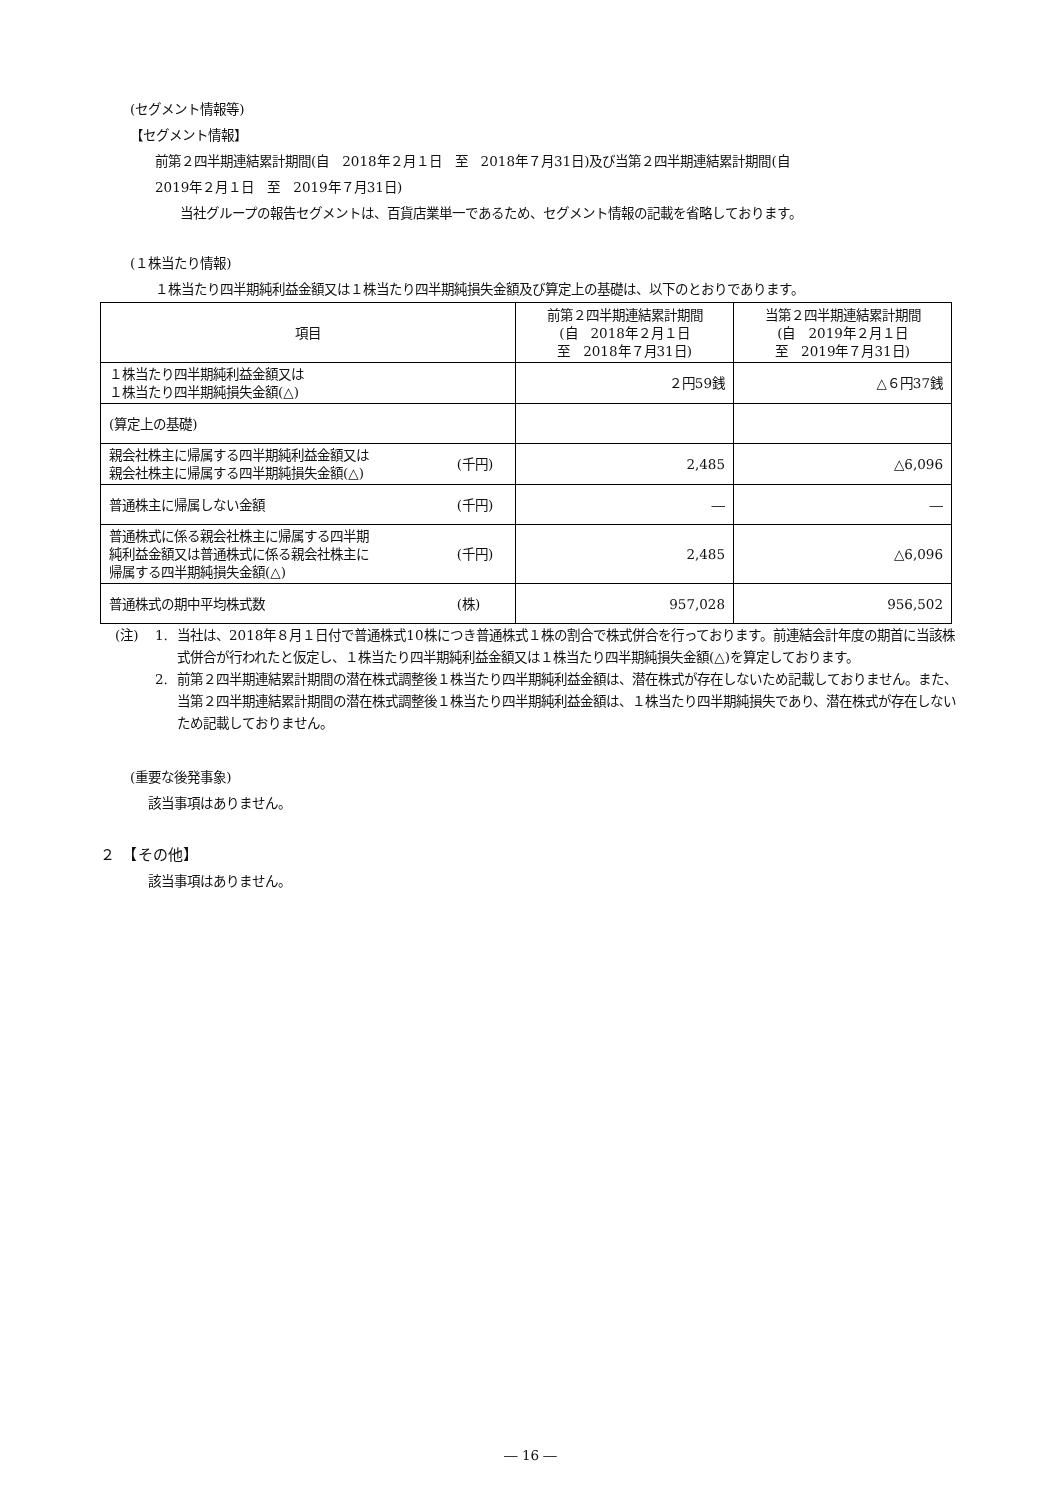(セグメント情報等)
【セグメント情報】
前第２四半期連結累計期間(自　2018年２月１日　至　2018年７月31日)及び当第２四半期連結累計期間(自
2019年２月１日　至　2019年７月31日)
当社グループの報告セグメントは、百貨店業単一であるため、セグメント情報の記載を省略しております。
(１株当たり情報)
１株当たり四半期純利益金額又は１株当たり四半期純損失金額及び算定上の基礎は、以下のとおりであります。
| 項目 | | 前第２四半期連結累計期間 (自 2018年２月１日 至 2018年７月31日) | 当第２四半期連結累計期間 (自 2019年２月１日 至 2019年７月31日) |
| --- | --- | --- | --- |
| １株当たり四半期純利益金額又は １株当たり四半期純損失金額(△) | | ２円59銭 | △６円37銭 |
| (算定上の基礎) | | | |
| 親会社株主に帰属する四半期純利益金額又は 親会社株主に帰属する四半期純損失金額(△) | (千円) | 2,485 | △6,096 |
| 普通株主に帰属しない金額 | (千円) | ― | ― |
| 普通株式に係る親会社株主に帰属する四半期 純利益金額又は普通株式に係る親会社株主に 帰属する四半期純損失金額(△) | (千円) | 2,485 | △6,096 |
| 普通株式の期中平均株式数 | (株) | 957,028 | 956,502 |
(注) 1. 当社は、2018年８月１日付で普通株式10株につき普通株式１株の割合で株式併合を行っております。前連結会計年度の期首に当該株式併合が行われたと仮定し、１株当たり四半期純利益金額又は１株当たり四半期純損失金額(△)を算定しております。
2. 前第２四半期連結累計期間の潜在株式調整後１株当たり四半期純利益金額は、潜在株式が存在しないため記載しておりません。また、当第２四半期連結累計期間の潜在株式調整後１株当たり四半期純利益金額は、１株当たり四半期純損失であり、潜在株式が存在しないため記載しておりません。
(重要な後発事象)
該当事項はありません。
２　【その他】
該当事項はありません。
― 16 ―